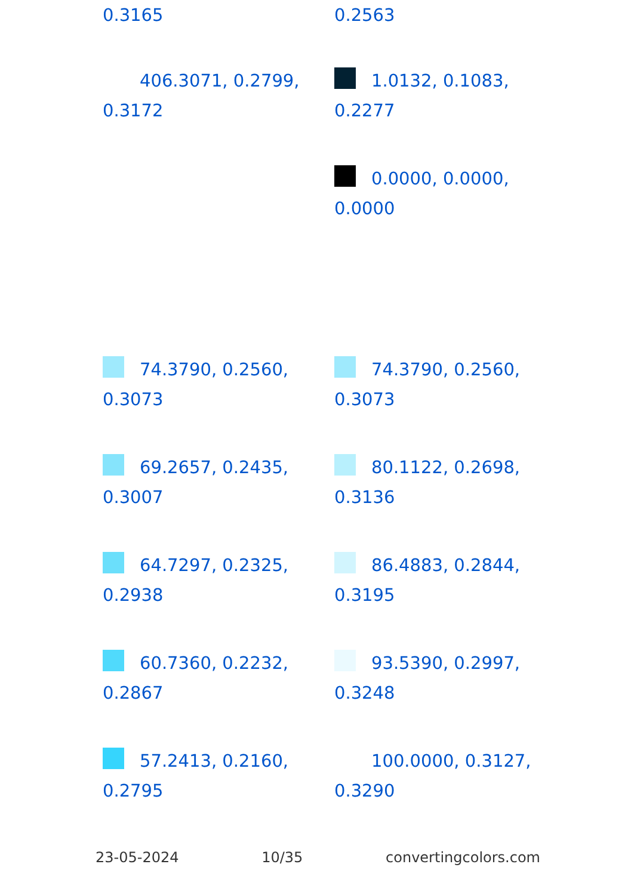0.3165 0.2563
406.3071, 0.2799, 0.3172
1.0132, 0.1083, 0.2277
0.0000, 0.0000, 0.0000
74.3790, 0.2560, 0.3073
74.3790, 0.2560, 0.3073
69.2657, 0.2435, 0.3007
80.1122, 0.2698, 0.3136
64.7297, 0.2325, 0.2938
86.4883, 0.2844, 0.3195
60.7360, 0.2232, 0.2867
93.5390, 0.2997, 0.3248
57.2413, 0.2160, 0.2795
100.0000, 0.3127, 0.3290
23-05-2024 10/35 convertingcolors.com